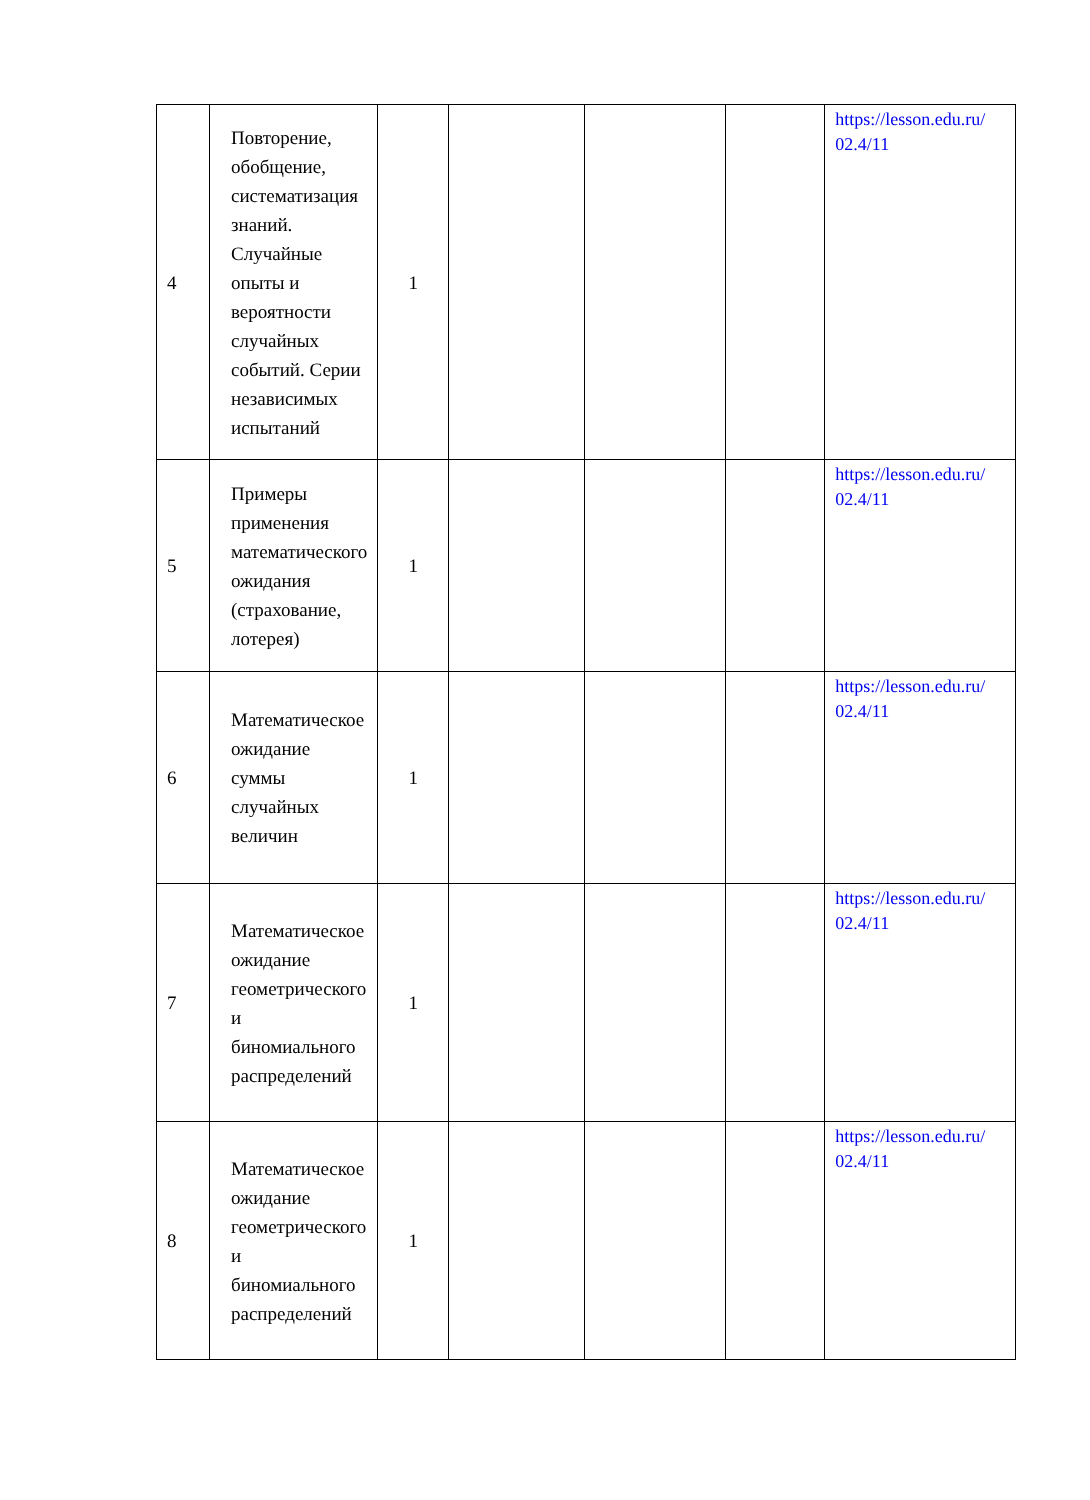| 4 | Повторение, обобщение, систематизация знаний. Случайные опыты и вероятности случайных событий. Серии независимых испытаний | 1 | | | | https://lesson.edu.ru/ 02.4/11 |
| 5 | Примеры применения математического ожидания (страхование, лотерея) | 1 | | | | https://lesson.edu.ru/ 02.4/11 |
| 6 | Математическое ожидание суммы случайных величин | 1 | | | | https://lesson.edu.ru/ 02.4/11 |
| 7 | Математическое ожидание геометрического и биномиального распределений | 1 | | | | https://lesson.edu.ru/ 02.4/11 |
| 8 | Математическое ожидание геометрического и биномиального распределений | 1 | | | | https://lesson.edu.ru/ 02.4/11 |